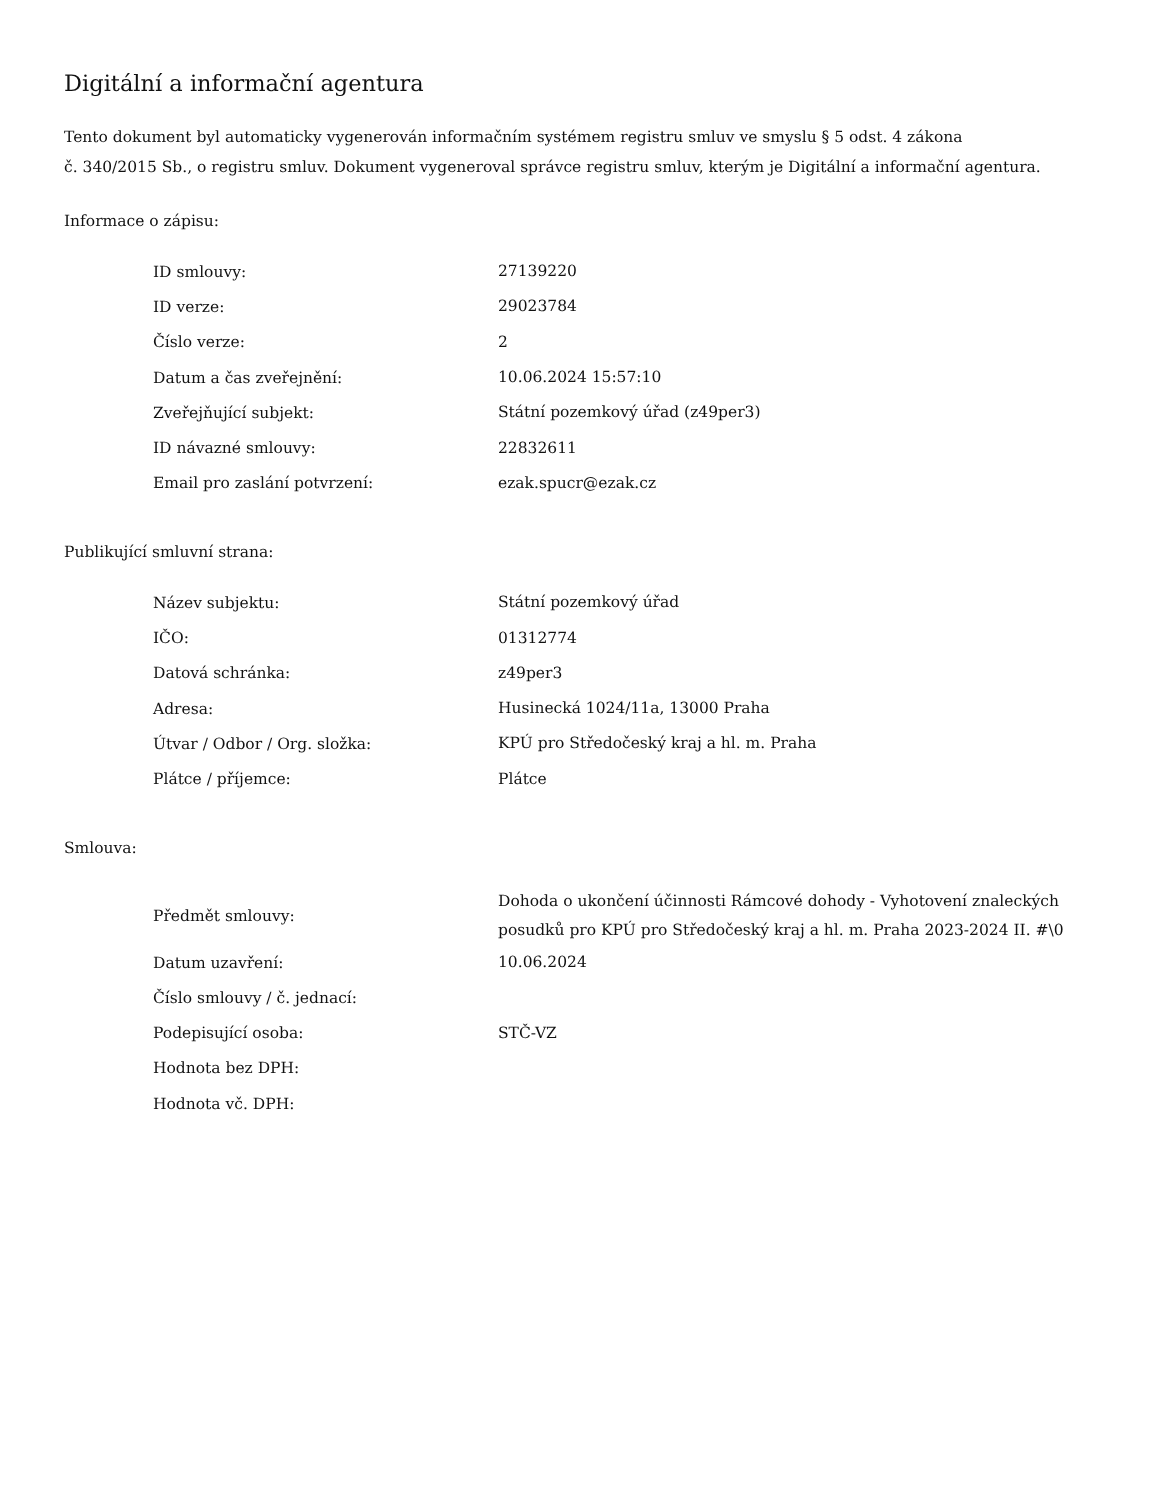Digitální a informační agentura
Tento dokument byl automaticky vygenerován informačním systémem registru smluv ve smyslu § 5 odst. 4 zákona
č. 340/2015 Sb., o registru smluv. Dokument vygeneroval správce registru smluv, kterým je Digitální a informační agentura.
Informace o zápisu:
| ID smlouvy: | 27139220 |
| ID verze: | 29023784 |
| Číslo verze: | 2 |
| Datum a čas zveřejnění: | 10.06.2024 15:57:10 |
| Zveřejňující subjekt: | Státní pozemkový úřad (z49per3) |
| ID návazné smlouvy: | 22832611 |
| Email pro zaslání potvrzení: | ezak.spucr@ezak.cz |
Publikující smluvní strana:
| Název subjektu: | Státní pozemkový úřad |
| IČO: | 01312774 |
| Datová schránka: | z49per3 |
| Adresa: | Husinecká 1024/11a, 13000 Praha |
| Útvar / Odbor / Org. složka: | KPÚ pro Středočeský kraj a hl. m. Praha |
| Plátce / příjemce: | Plátce |
Smlouva:
| Předmět smlouvy: | Dohoda o ukončení účinnosti Rámcové dohody - Vyhotovení znaleckých posudků pro KPÚ pro Středočeský kraj a hl. m. Praha 2023-2024 II. #\0 |
| Datum uzavření: | 10.06.2024 |
| Číslo smlouvy / č. jednací: | |
| Podepisující osoba: | STČ-VZ |
| Hodnota bez DPH: | |
| Hodnota vč. DPH: | |